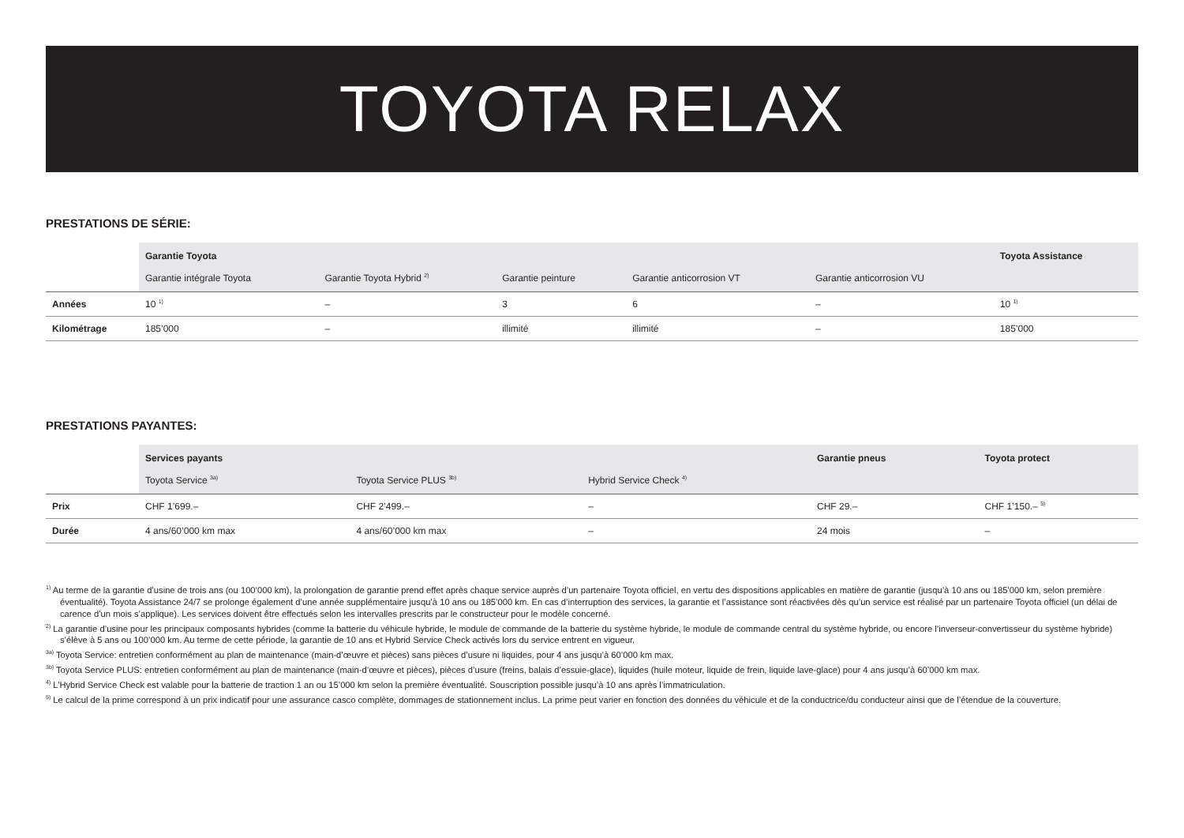TOYOTA RELAX
PRESTATIONS DE SÉRIE:
| | Garantie Toyota | | | | | Toyota Assistance |
| --- | --- | --- | --- | --- | --- | --- |
| | Garantie intégrale Toyota | Garantie Toyota Hybrid <sup>2)</sup> | Garantie peinture | Garantie anticorrosion VT | Garantie anticorrosion VU | |
| Années | 10 <sup>1)</sup> | – | 3 | 6 | – | 10 <sup>1)</sup> |
| Kilométrage | 185’000 | – | illimité | illimité | – | 185’000 |
PRESTATIONS PAYANTES:
| | Services payants | | | Garantie pneus | Toyota protect |
| --- | --- | --- | --- | --- | --- |
| | Toyota Service <sup>3a)</sup> | Toyota Service PLUS <sup>3b)</sup> | Hybrid Service Check <sup>4)</sup> | | |
| Prix | CHF 1’699.– | CHF 2’499.– | – | CHF 29.– | CHF 1’150.– <sup>5)</sup> |
| Durée | 4 ans/60’000 km max | 4 ans/60’000 km max | – | 24 mois | – |
<sup>1)</sup> Au terme de la garantie d’usine de trois ans (ou 100’000 km), la prolongation de garantie prend effet après chaque service auprès d’un partenaire Toyota officiel, en vertu des dispositions applicables en matière de garantie (jusqu’à 10 ans ou 185’000 km, selon première éventualité). Toyota Assistance 24/7 se prolonge également d’une année supplémentaire jusqu’à 10 ans ou 185’000 km. En cas d’interruption des services, la garantie et l’assistance sont réactivées dès qu’un service est réalisé par un partenaire Toyota officiel (un délai de carence d’un mois s’applique). Les services doivent être effectués selon les intervalles prescrits par le constructeur pour le modèle concerné.
<sup>2)</sup> La garantie d’usine pour les principaux composants hybrides (comme la batterie du véhicule hybride, le module de commande de la batterie du système hybride, le module de commande central du système hybride, ou encore l’inverseur-convertisseur du système hybride) s’élève à 5 ans ou 100’000 km. Au terme de cette période, la garantie de 10 ans et Hybrid Service Check activés lors du service entrent en vigueur.
<sup>3a)</sup> Toyota Service: entretien conformément au plan de maintenance (main-d’œuvre et pièces) sans pièces d’usure ni liquides, pour 4 ans jusqu’à 60’000 km max.
<sup>3b)</sup> Toyota Service PLUS: entretien conformément au plan de maintenance (main-d’œuvre et pièces), pièces d’usure (freins, balais d’essuie-glace), liquides (huile moteur, liquide de frein, liquide lave-glace) pour 4 ans jusqu’à 60’000 km max.
<sup>4)</sup> L’Hybrid Service Check est valable pour la batterie de traction 1 an ou 15’000 km selon la première éventualité. Souscription possible jusqu’à 10 ans après l’immatriculation.
<sup>5)</sup> Le calcul de la prime correspond à un prix indicatif pour une assurance casco complète, dommages de stationnement inclus. La prime peut varier en fonction des données du véhicule et de la conductrice/du conducteur ainsi que de l’étendue de la couverture.